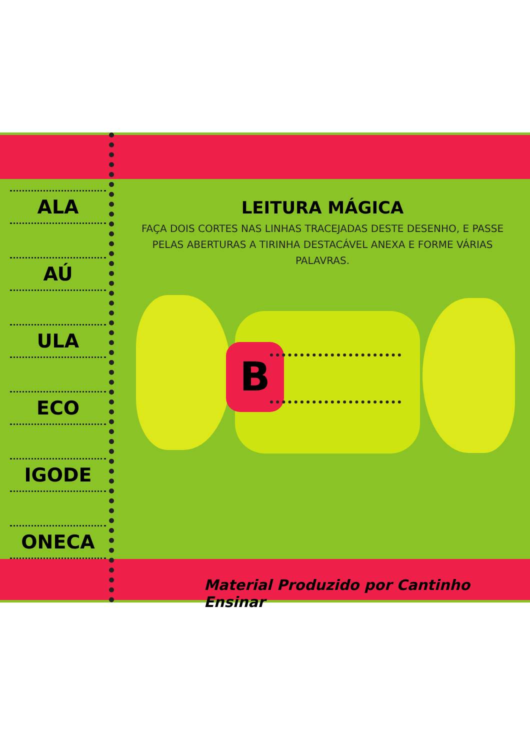ALA
AÚ
ULA
ECO
IGODE
ONECA
LEITURA MÁGICA
FAÇA DOIS CORTES NAS LINHAS TRACEJADAS DESTE DESENHO, E PASSE PELAS ABERTURAS A TIRINHA DESTACÁVEL ANEXA E FORME VÁRIAS PALAVRAS.
B
Material Produzido por Cantinho Ensinar